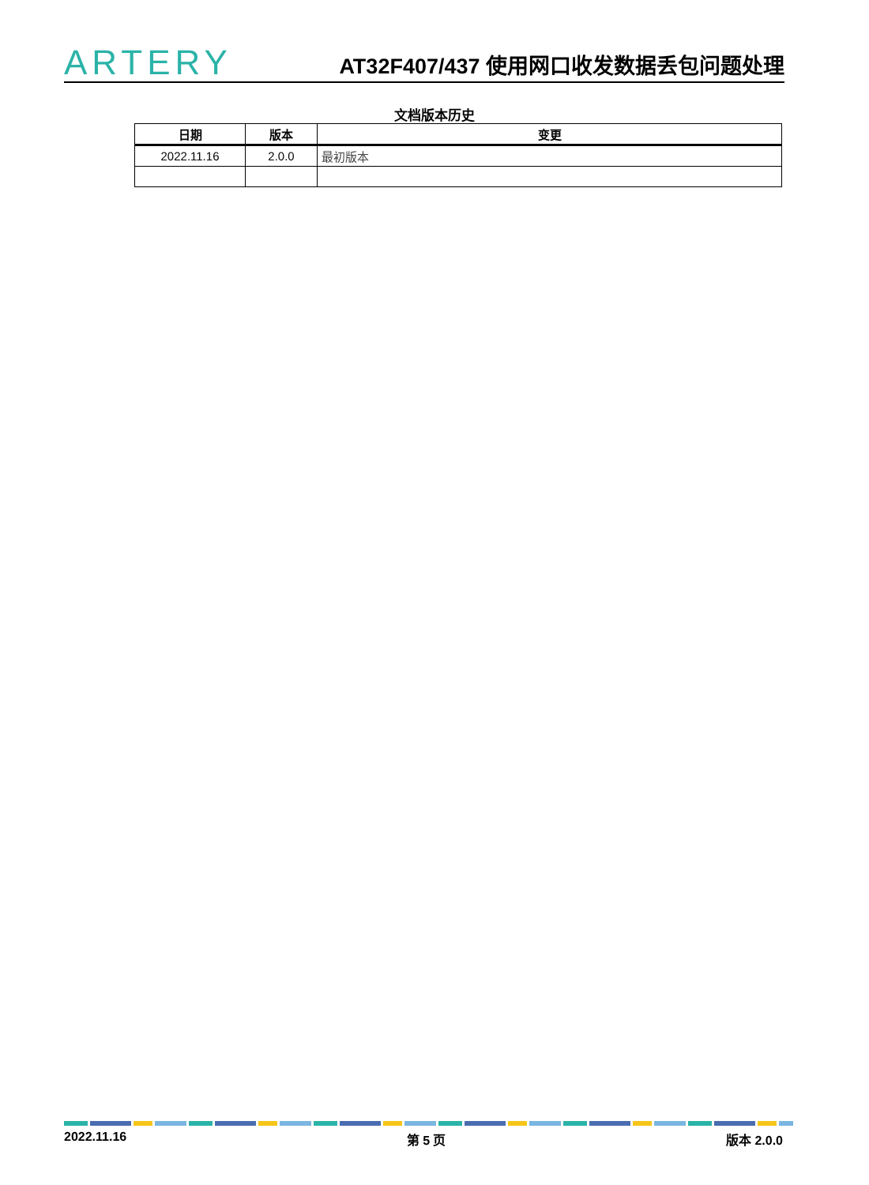ARTERY
AT32F407/437 使用网口收发数据丢包问题处理
文档版本历史
| 日期 | 版本 | 变更 |
| --- | --- | --- |
| 2022.11.16 | 2.0.0 | 最初版本 |
2022.11.16 第 5 页 版本 2.0.0